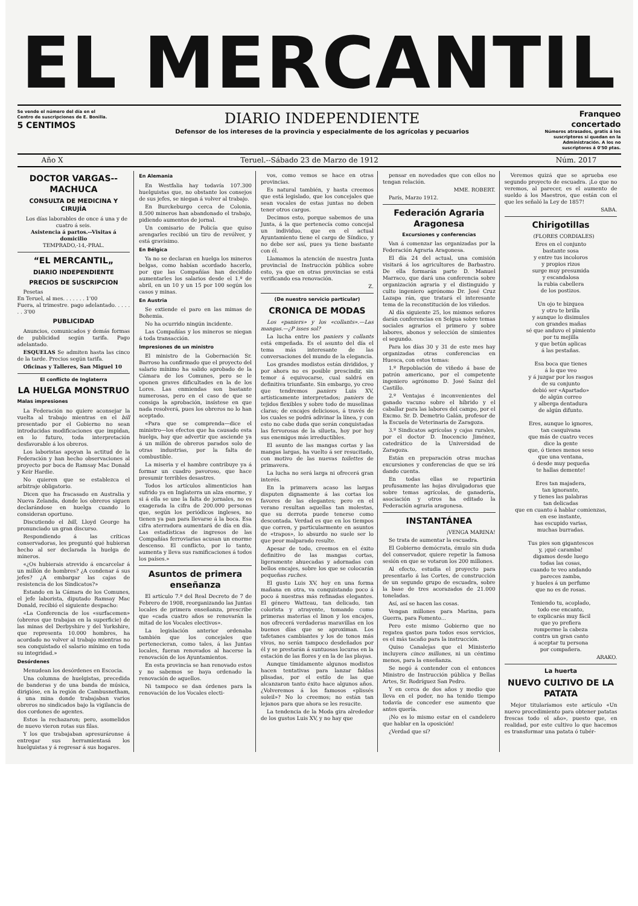EL MERCANTIL
Se vende el número del día en el Centro de suscripciones de E. Bonilla.
5 CENTIMOS
DIARIO INDEPENDIENTE
Defensor de los intereses de la provincia y especialmente de los agrícolas y pecuarios
Franqueo concertado
Números atrasados, gratis á los suscriptores si quedan en la Administración. A los no suscriptores á 0'50 ptas.
Año X Teruel.--Sábado 23 de Marzo de 1912 Núm. 2017
DOCTOR VARGAS--MACHUCA
CONSULTA DE MEDICINA Y CIRUJÍA
Los días laborables de once á una y de cuatro á seis.
Asistencia á partos.--Visitas á domicilio
TEMPRADO,-14,-PRAL.
“EL MERCANTIL„
DIARIO INDEPENDIENTE
PRECIOS DE SUSCRIPCION
Pesetas
En Teruel, al mes. . . . . . . 1'00
Fuera, al trimestre. pago adelantado. . . . . . . 3'00
PUBLICIDAD
Anuncios, comunicados y demás formas de publicidad según tarifa. Pago adelantado.
ESQUELAS Se admiten hasta las cinco de la tarde. Precios según tarifa.
Oficinas y Talleres, San Miguel 10
El conflicto de Inglaterra
LA HUELGA MONSTRUO
Malas impresiones
La Federación no quiere aconsejar la vuelta al trabajo mientras en el bill presentado por el Gobierno no sean introducidas modificaciones que impidan, en lo futuro, toda interpretación desfavorable á los obreros.
Los laboristas apoyan la actitud de la Federación y han hecho observaciones al proyecto por boca de Ramsay Mac Donald y Keir Hardie.
No quieren que se establezca el arbitraje obligatorio.
Dicen que ha fracasado en Australia y Nueva Zelanda, donde los obreros siguen declarándose en huelga cuando lo consideran oportuno.
Discutiendo el bill, Lloyd George ha pronunciado un gran discurso.
Respondiendo á las críticas conservadoras, les preguntó qué hubieran hecho al ser declarada la huelga de mineros.
«¿Os hubierais atrevido á encarcelar á un millón de hombres? ¿A condenar á sus jefes? ¿A embargar las cajas de resistencia de los Sindicatos?»
Estando en la Cámara de los Comunes, el jefe laborista, diputado Ramsay Mac Donald, recibió el siguiente despacho:
«La Conferencia de los «surfacemen» (obreros que trabajan en la superficie) de las minas del Derbyshire y del Yorkshire, que representa 10.000 hombres, ha acordado no volver al trabajo mientras no sea conquistado el salario mínimo en toda su integridad.»
Desórdenes
Menudean los desórdenes en Escocia.
Una columna de huelgistas, precedida de banderas y de una banda de música, dirigióse, en la región de Cambusnetham, á una mina donde trabajaban varios obreros no sindicados bajo la vigilancia de dos cordones de agentes.
Estos la rechazaron; pero, asomelidos de nuevo vieron rotas sus filas.
Y los que trabajaban apresuráronse á entregar sus herramientasá los huelguistas y á regresar á sus hogares.
En Alemania
En Westfalia hay todavía 107.300 huelguistas que, no obstante los consejos de sus jefes, se niegan á volver al trabajo.
En Burckeburgo cerca de Colonia, 8.500 mineros han abandonado el trabajo, pidiendo aumentos de jornal.
Un comisario de Policía que quiso arengarles recibió un tiro de revólver, y está gravísimo.
En Bélgica
Ya no se declaran en huelga los mineros belgas, como habían acordado hacerlo, por que las Compañías han decidido aumentarles los salarios desde el 1.º de abril, en un 10 y un 15 por 100 según los casos y minas.
En Austria
Se extiende el paro en las mimas de Bohemia.
No ha ocurrido ningún incidente.
Las Compañías y los mineros se niegan á toda transacción.
Impresiones de un ministro
El ministro de la Gobernación Sr. Barroso ha confirmado que el proyecto del salario mínimo ha salido aprobado de la Cámara de los Comunes, pero se le oponen graves dificultades en la de los Lores. Las enmiendas son bastante numerosas, pero en el caso de que se consiga la aprobación, insístese en que nada resolverá, pues los obreros no lo han aceptado.
«Para que se comprenda—dice el ministro—los efectos que ha causado esta huelga, hay que advertir que asciende ya á un millón de obreros parados solo de otras industrias, por la falta de combustible.
La miseria y el hambre contribuye ya á formar un cuadro pavoroso, que hace presumir terribles desastres.
Todos los artículos alimenticios han sufrido ya en Inglaterra un alza enorme, y si á ella se une la falta de jornales, no es exagerada la cifra de 200.000 personas que, según los periódicos ingleses, no tienen ya pan para llevarse á la boca. Esa cifra aterradora aumentará de día en día. Las estadísticas de ingresos de las Compañías ferroviarias acusan un enorme descenso. El conflicto, por lo tanto, aumenta y lleva sus ramificaciones á todos los países.»
Asuntos de primera enseñanza
El artículo 7.º del Real Decreto de 7 de Febrero de 1908, reorganizando las Juntas locales de primera enseñanza, prescribe que «cada cuatro años se renovarán la mitad de los Vocales electivos».
La legislación anterior ordenaba también que los concejales que pertenecieran, como tales, á las Juntas locales, fueran renovados al hacerse la renovación de los Ayuntamientos.
En esta provincia se han renovado estos y no sabemos se haya ordenado la renovación de aquellos.
Ni tampoco se dan órdenes para la renovación de los Vocales electi-
vos, como vemos se hace en otras provincias.
Es natural también, y hasta creemos que está legislado, que los concejales que sean vocales de estas juntas no deben tener otros cargos.
Decimos esto, porque sabemos de una Junta, á la que pertenecía como concejal un individuo, que en el actual Ayuntamiento tiene el cargo de Síndico, y no debe ser así, pues ya tiene bastante con él.
Llamamos la atención de nuestra Junta provincial de Instrucción pública sobre esto, ya que en otras provincias se está verificando esa renovación.
Z.
(De nuestro servicio particular)
CRONICA DE MODAS
Los «paniers» y los «collants».—Las mangas.—¿P isses sol?
La lucha entre los paniers y collants está empeñada. Es el asunto del día el tema más interesante de las conversaciones del mundo de la elegancia.
Los grandes modistos están divididos, y por ahora no es posible prescindir, sin temor á equivocarse, cual saldrá en definitiva triunfante. Sin embargo, yo creo que tendremos paniers Luis XV, artísticamente interpretados; paniers de tejidos flexibles y sobre todo de muselinas claras; de encajes deliciosos, á través de los cuales se podrá adivinar la línea, y con esto no cabe duda que serán conquistadas las fervorosas de la silueta, hoy por hoy sus enemigos más irreductibles.
El asunto de las mangas cortas y las mangas largas, ha vuelto á ser resucitado, con motivo de las nuevas toilettes de primavera.
La lucha no será larga ni ofrecerá gran interés.
En la primavera acaso las largas disputen dignamente á las cortas los favores de las elegantes; pero en el verano resultan aquellas tan molestas, que su derrota puede tenerse como descontada. Verdad es que en los tiempos que corren, y particularmente en asuntos de «trapos», lo absurdo no suele ser lo que peor malparado resulte.
Apesar de todo, creemos en el éxito definitivo de las mangas cortas, ligeramente ahuecadas y adornadas con bellos encajes, sobre los que se colocarán pequeñas ruches.
El gusto Luis XV, hoy en una forma mañana en otra, va conquistando poco á poco á nuestras más refinadas elegantes. El género Watteau, tan delicado, tan colorista y atrayente, tomando como primeras materias el linon y los encajes, nos ofrecerá verdaderas maravillas en los buenos días que se aproximan. Los tafetanes cambiantes y los de tonos más vivos, no serán tampoco desdeñados por él y se prestarán á suntuosas locuras en la estación de las flores y en la de las playas.
Aunque tímidamente algunos modistos hacen tentativas para lanzar faldas plisadas, por el estilo de las que alcanzaron tanto éxito hace algunos años. ¿Volveremos á los famosos «plissés soleil»? No lo creemos; no están tan lejanos para que ahora se les resucite.
La tendencia de la Moda gira alrededor de los gustos Luis XV, y no hay que
pensar en novedades que con ellos no tengan relación.
MME. ROBERT.
París, Marzo 1912.
Federación Agraria Aragonesa
Excursiones y conferencias
Van á comenzar las organizadas por la Federación Agraria Aragonesa.
El día 24 del actual, una comisión visitará á los agricultores de Barbastro. De ella formarán parte D. Manuel Marraco, que dará una conferencia sobre organización agraria y el distinguido y culto ingeniero agrónomo Dr. José Cruz Lazapa rán, que tratará el interesante tema de la reconstitución de los viñedos.
Al día siguiente 25, los mismos señores darán conferencias en Selgua sobre temas sociales agrarios el primero y sobre labores, abonos y selección de simientes el segundo.
Para los días 30 y 31 de este mes hay organizadas otras conferencias en Huesca, con estos temas:
1.º Repoblación de viñedo á base de patrón americano, por el competente ingeniero agrónomo D. José Sainz del Castillo.
2.º Ventajas é inconvenientes del ganado vacuno sobre el híbrido y el caballar para las labores del campo, por el Excmo. Sr. D. Demetrio Galán, profesor de la Escuela de Veterinaria de Zaragoza.
3.º Sindicatos agrícolas y cajas rurales, por el doctor D. Inocencio Jiménez, catedrático de la Universidad de Zaragoza.
Están en preparación otras muchas excursiones y conferencias de que se irá dando cuenta.
En todas ellas se repartirán profusamente las hojas divulgadoras que sobre temas agrícolas, de ganadería, asociación y otros ha editado la Federación agraria aragonesa.
INSTANTÁNEA
¡VENGA MARINA!
Se trata de aumentar la escuadra.
El Gobierno demócrata, émulo sin duda del conservador, quiere repetir la famosa sesión en que se votaron los 200 millones.
Al efecto, estudia el proyecto para presentarlo á las Cortes, de construcción de un segundo grupo de escuadra, sobre la base de tres acorazados de 21.000 toneladas.
Así, así se hacen las cosas.
Vengan millones para Marina, para Guerra, para Fomento...
Pero este mismo Gobierno que no regatea gastos para todos esos servicios, es el más tacaño para la instrucción.
Quiso Canalejas que el Ministerio incluyera cinco millones, ni un céntimo menos, para la enseñanza.
Se negó á contender con el entonces Ministro de Instrucción pública y Bellas Artes, Sr. Rodríguez San Pedro.
Y en cerca de dos años y medio que lleva en el poder, no ha tenido tiempo todavía de conceder ese aumento que antes quería.
¡No es lo mismo estar en el candelero que hablar en la oposición!
¿Verdad que sí?
Veremos quizá que se aprueba ese segundo proyecto de escuadra. ¡Lo que no veremos, al parecer, es el aumento de sueldo á los Maestros, que están con el que les señaló la Ley de 1857!
SABA.
Chirigotillas
(FLORES CORDIALES)
Eres en el conjunto
bastante sosa
y entre tus incoloros
y propios rizos
surge muy presumida
y escandalosa
la rubia cabellera
de los postizos.
Un ojo te bizquea
y otro te brilla
y aunque lo disimules
con grandes mañas
sé que anduvo el pimiento
por tu mejilla
y que betún aplicas
á las pestañas.
Esa boca que tienes
á lo que veo
y á juzgar por los rasgos
de su conjunto
debió ser «Apartado»
de algún correo
y alberga dentadura
de algún difunto.
Eres, aunque lo ignores,
tan casquivana
que más de cuatro veces
dice la gente
que, ó tienes menos seso
que una ventana,
ó desde muy pequeña
te hallas demente!
Eres tan majadera,
tan ignorante,
y tienes las palabras
tan delicadas
que en cuanto á hablar comienzas,
en ese instante,
has escupido varias,
muchas burradas.
Tus pies son gigantescos
y, ¡qué caramba!
digamos desde luego
todas las cosas,
cuando te veo andando
pareces zamba,
y hueles á un perfume
que no es de rosas.
Teniendo tu, acoplado,
todo ese encanto,
te explicarás muy fácil
que yo prefiera
romperme la cabeza
contra un gran canto
á aceptar tu persona
por compañera.
ARAKO.
La huerta
NUEVO CULTIVO DE LA PATATA
Mejor titularíamos este artículo «Un nuevo procedimiento para obtener patatas frescas todo el año», puesto que, en realidad, por este cultivo lo que hacemos es transformar una patata ó tubér-